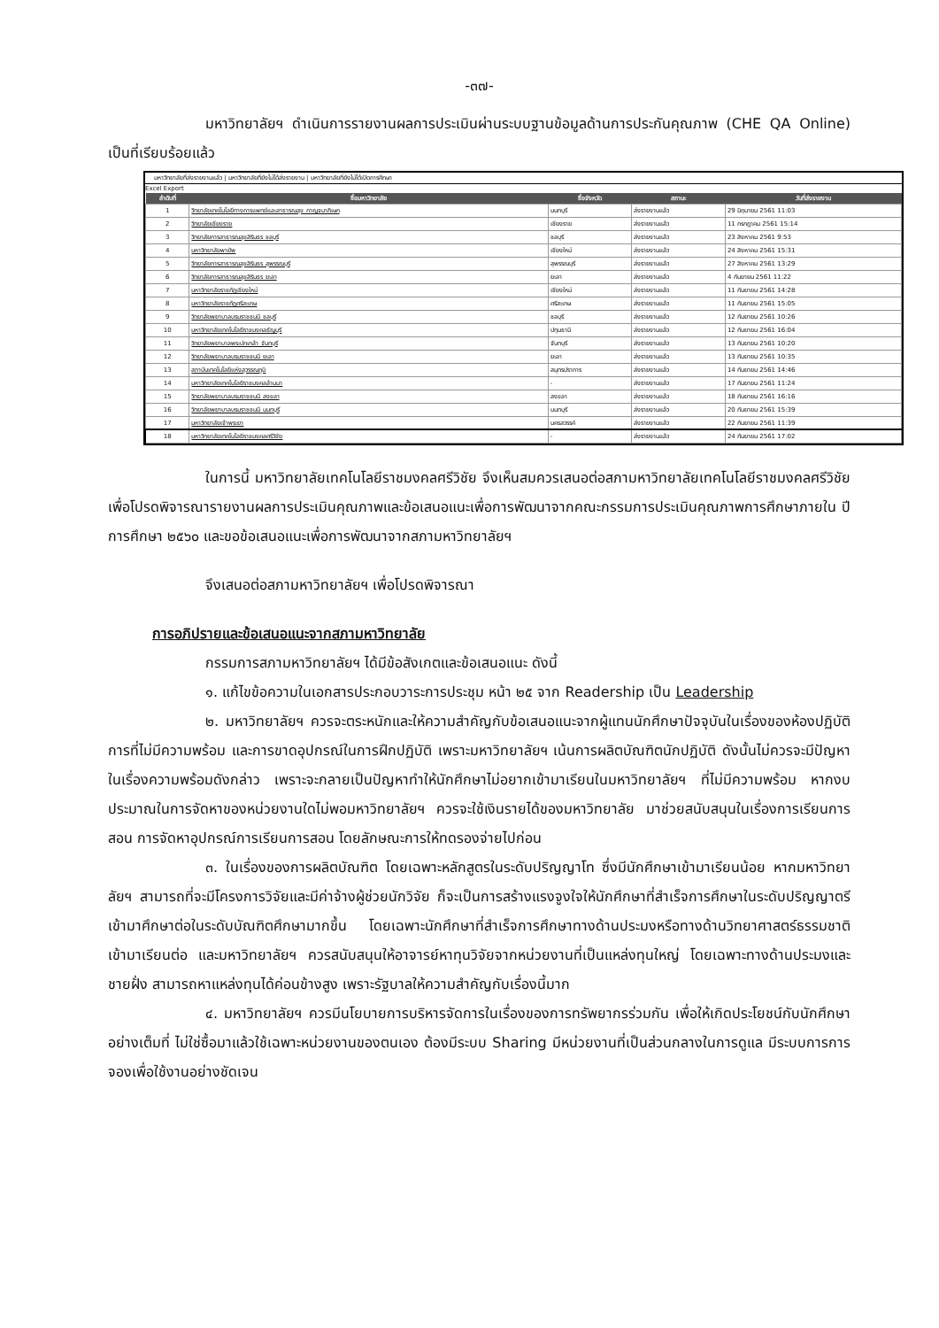-๓๗-
มหาวิทยาลัยฯ ดำเนินการรายงานผลการประเมินผ่านระบบฐานข้อมูลด้านการประกันคุณภาพ (CHE QA Online) เป็นที่เรียบร้อยแล้ว
มหาวิทยาลัยที่ส่งรายงานแล้ว | มหาวิทยาลัยที่ยังไม่ได้ส่งรายงาน | มหาวิทยาลัยที่ยังไม่ได้เปิดการศึกษา
Excel Export
| ลำดับที่ | ชื่อมหาวิทยาลัย | ชื่อจังหวัด | สถานะ | วันที่ส่งรายงาน |
| --- | --- | --- | --- | --- |
| 1 | วิทยาลัยเทคโนโลยีทางการแพทย์และสาธารณสุข กาญจนาภิเษก | นนทบุรี | ส่งรายงานแล้ว | 29 มิถุนายน 2561 11:03 |
| 2 | วิทยาลัยเชียงราย | เชียงราย | ส่งรายงานแล้ว | 11 กรกฎาคม 2561 15:14 |
| 3 | วิทยาลัยการสาธารณสุขสิรินธร ชลบุรี | ชลบุรี | ส่งรายงานแล้ว | 23 สิงหาคม 2561 9:53 |
| 4 | มหาวิทยาลัยพายัพ | เชียงใหม่ | ส่งรายงานแล้ว | 24 สิงหาคม 2561 15:31 |
| 5 | วิทยาลัยการสาธารณสุขสิรินธร สุพรรณบุรี | สุพรรณบุรี | ส่งรายงานแล้ว | 27 สิงหาคม 2561 13:29 |
| 6 | วิทยาลัยการสาธารณสุขสิรินธร ยะลา | ยะลา | ส่งรายงานแล้ว | 4 กันยายน 2561 11:22 |
| 7 | มหาวิทยาลัยราชภัฏเชียงใหม่ | เชียงใหม่ | ส่งรายงานแล้ว | 11 กันยายน 2561 14:28 |
| 8 | มหาวิทยาลัยราชภัฏศรีสะเกษ | ศรีสะเกษ | ส่งรายงานแล้ว | 11 กันยายน 2561 15:05 |
| 9 | วิทยาลัยพยาบาลบรมราชชนนี ชลบุรี | ชลบุรี | ส่งรายงานแล้ว | 12 กันยายน 2561 10:26 |
| 10 | มหาวิทยาลัยเทคโนโลยีราชมงคลธัญบุรี | ปทุมธานี | ส่งรายงานแล้ว | 12 กันยายน 2561 16:04 |
| 11 | วิทยาลัยพยาบาลพระปกเกล้า จันทบุรี | จันทบุรี | ส่งรายงานแล้ว | 13 กันยายน 2561 10:20 |
| 12 | วิทยาลัยพยาบาลบรมราชชนนี ยะลา | ยะลา | ส่งรายงานแล้ว | 13 กันยายน 2561 10:35 |
| 13 | สถาบันเทคโนโลยีแห่งสุวรรณภูมิ | สมุทรปราการ | ส่งรายงานแล้ว | 14 กันยายน 2561 14:46 |
| 14 | มหาวิทยาลัยเทคโนโลยีราชมงคลล้านนา | - | ส่งรายงานแล้ว | 17 กันยายน 2561 11:24 |
| 15 | วิทยาลัยพยาบาลบรมราชชนนี สงขลา | สงขลา | ส่งรายงานแล้ว | 18 กันยายน 2561 16:16 |
| 16 | วิทยาลัยพยาบาลบรมราชชนนี นนทบุรี | นนทบุรี | ส่งรายงานแล้ว | 20 กันยายน 2561 15:39 |
| 17 | มหาวิทยาลัยเจ้าพระยา | นครสวรรค์ | ส่งรายงานแล้ว | 22 กันยายน 2561 11:39 |
| 18 | มหาวิทยาลัยเทคโนโลยีราชมงคลศรีวิชัย | - | ส่งรายงานแล้ว | 24 กันยายน 2561 17:02 |
ในการนี้ มหาวิทยาลัยเทคโนโลยีราชมงคลศรีวิชัย จึงเห็นสมควรเสนอต่อสภามหาวิทยาลัยเทคโนโลยีราชมงคลศรีวิชัย เพื่อโปรดพิจารณารายงานผลการประเมินคุณภาพและข้อเสนอแนะเพื่อการพัฒนาจากคณะกรรมการประเมินคุณภาพการศึกษาภายใน ปีการศึกษา ๒๕๖๐ และขอข้อเสนอแนะเพื่อการพัฒนาจากสภามหาวิทยาลัยฯ
จึงเสนอต่อสภามหาวิทยาลัยฯ เพื่อโปรดพิจารณา
การอภิปรายและข้อเสนอแนะจากสภามหาวิทยาลัย
กรรมการสภามหาวิทยาลัยฯ ได้มีข้อสังเกตและข้อเสนอแนะ ดังนี้
๑. แก้ไขข้อความในเอกสารประกอบวาระการประชุม หน้า ๒๕ จาก Readership เป็น Leadership
๒. มหาวิทยาลัยฯ ควรจะตระหนักและให้ความสำคัญกับข้อเสนอแนะจากผู้แทนนักศึกษาปัจจุบันในเรื่องของห้องปฏิบัติการที่ไม่มีความพร้อม และการขาดอุปกรณ์ในการฝึกปฏิบัติ เพราะมหาวิทยาลัยฯ เน้นการผลิตบัณฑิตนักปฏิบัติ ดังนั้นไม่ควรจะมีปัญหาในเรื่องความพร้อมดังกล่าว เพราะจะกลายเป็นปัญหาทำให้นักศึกษาไม่อยากเข้ามาเรียนในมหาวิทยาลัยฯ ที่ไม่มีความพร้อม หากงบประมาณในการจัดหาของหน่วยงานใดไม่พอมหาวิทยาลัยฯ ควรจะใช้เงินรายได้ของมหาวิทยาลัย มาช่วยสนับสนุนในเรื่องการเรียนการสอน การจัดหาอุปกรณ์การเรียนการสอน โดยลักษณะการให้ทดรองจ่ายไปก่อน
๓. ในเรื่องของการผลิตบัณฑิต โดยเฉพาะหลักสูตรในระดับปริญญาโท ซึ่งมีนักศึกษาเข้ามาเรียนน้อย หากมหาวิทยาลัยฯ สามารถที่จะมีโครงการวิจัยและมีค่าจ้างผู้ช่วยนักวิจัย ก็จะเป็นการสร้างแรงจูงใจให้นักศึกษาที่สำเร็จการศึกษาในระดับปริญญาตรี เข้ามาศึกษาต่อในระดับบัณฑิตศึกษามากขึ้น โดยเฉพาะนักศึกษาที่สำเร็จการศึกษาทางด้านประมงหรือทางด้านวิทยาศาสตร์ธรรมชาติเข้ามาเรียนต่อ และมหาวิทยาลัยฯ ควรสนับสนุนให้อาจารย์หาทุนวิจัยจากหน่วยงานที่เป็นแหล่งทุนใหญ่ โดยเฉพาะทางด้านประมงและชายฝั่ง สามารถหาแหล่งทุนได้ค่อนข้างสูง เพราะรัฐบาลให้ความสำคัญกับเรื่องนี้มาก
๔. มหาวิทยาลัยฯ ควรมีนโยบายการบริหารจัดการในเรื่องของการทรัพยากรร่วมกัน เพื่อให้เกิดประโยชน์กับนักศึกษาอย่างเต็มที่ ไม่ใช่ซื้อมาแล้วใช้เฉพาะหน่วยงานของตนเอง ต้องมีระบบ Sharing มีหน่วยงานที่เป็นส่วนกลางในการดูแล มีระบบการการจองเพื่อใช้งานอย่างชัดเจน